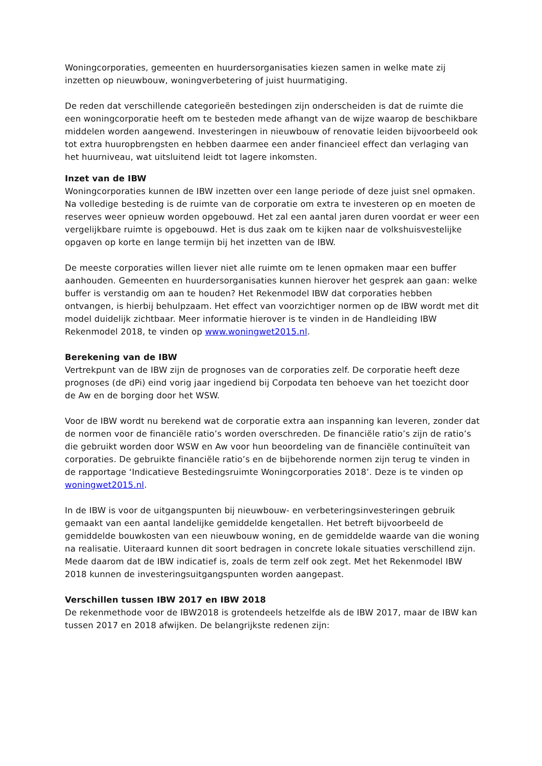Woningcorporaties, gemeenten en huurdersorganisaties kiezen samen in welke mate zij inzetten op nieuwbouw, woningverbetering of juist huurmatiging.
De reden dat verschillende categorieën bestedingen zijn onderscheiden is dat de ruimte die een woningcorporatie heeft om te besteden mede afhangt van de wijze waarop de beschikbare middelen worden aangewend. Investeringen in nieuwbouw of renovatie leiden bijvoorbeeld ook tot extra huuropbrengsten en hebben daarmee een ander financieel effect dan verlaging van het huurniveau, wat uitsluitend leidt tot lagere inkomsten.
Inzet van de IBW
Woningcorporaties kunnen de IBW inzetten over een lange periode of deze juist snel opmaken. Na volledige besteding is de ruimte van de corporatie om extra te investeren op en moeten de reserves weer opnieuw worden opgebouwd. Het zal een aantal jaren duren voordat er weer een vergelijkbare ruimte is opgebouwd. Het is dus zaak om te kijken naar de volkshuisvestelijke opgaven op korte en lange termijn bij het inzetten van de IBW.
De meeste corporaties willen liever niet alle ruimte om te lenen opmaken maar een buffer aanhouden. Gemeenten en huurdersorganisaties kunnen hierover het gesprek aan gaan: welke buffer is verstandig om aan te houden? Het Rekenmodel IBW dat corporaties hebben ontvangen, is hierbij behulpzaam. Het effect van voorzichtiger normen op de IBW wordt met dit model duidelijk zichtbaar. Meer informatie hierover is te vinden in de Handleiding IBW Rekenmodel 2018, te vinden op www.woningwet2015.nl.
Berekening van de IBW
Vertrekpunt van de IBW zijn de prognoses van de corporaties zelf. De corporatie heeft deze prognoses (de dPi) eind vorig jaar ingediend bij Corpodata ten behoeve van het toezicht door de Aw en de borging door het WSW.
Voor de IBW wordt nu berekend wat de corporatie extra aan inspanning kan leveren, zonder dat de normen voor de financiële ratio’s worden overschreden. De financiële ratio’s zijn de ratio’s die gebruikt worden door WSW en Aw voor hun beoordeling van de financiële continuïteit van corporaties. De gebruikte financiële ratio’s en de bijbehorende normen zijn terug te vinden in de rapportage ‘Indicatieve Bestedingsruimte Woningcorporaties 2018’. Deze is te vinden op woningwet2015.nl.
In de IBW is voor de uitgangspunten bij nieuwbouw- en verbeteringsinvesteringen gebruik gemaakt van een aantal landelijke gemiddelde kengetallen. Het betreft bijvoorbeeld de gemiddelde bouwkosten van een nieuwbouw woning, en de gemiddelde waarde van die woning na realisatie. Uiteraard kunnen dit soort bedragen in concrete lokale situaties verschillend zijn. Mede daarom dat de IBW indicatief is, zoals de term zelf ook zegt. Met het Rekenmodel IBW 2018 kunnen de investeringsuitgangspunten worden aangepast.
Verschillen tussen IBW 2017 en IBW 2018
De rekenmethode voor de IBW2018 is grotendeels hetzelfde als de IBW 2017, maar de IBW kan tussen 2017 en 2018 afwijken. De belangrijkste redenen zijn: